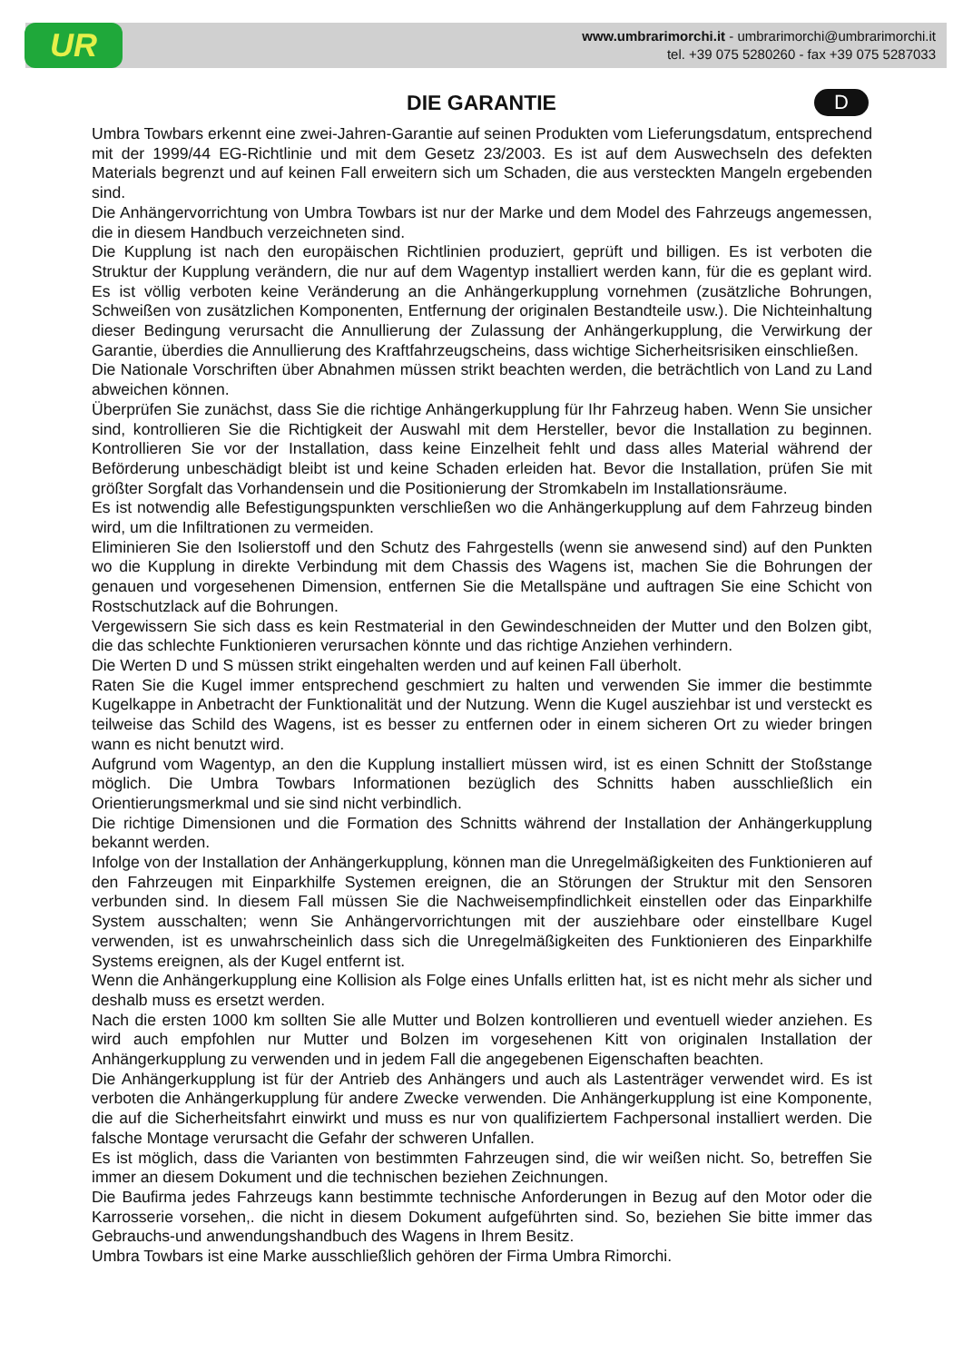UR
www.umbrarimorchi.it - umbrarimorchi@umbrarimorchi.it
tel. +39 075 5280260 - fax +39 075 5287033
D
DIE GARANTIE
Umbra Towbars erkennt eine zwei-Jahren-Garantie auf seinen Produkten vom Lieferungsdatum, entsprechend mit der 1999/44 EG-Richtlinie und mit dem Gesetz 23/2003. Es ist auf dem Auswechseln des defekten Materials begrenzt und auf keinen Fall erweitern sich um Schaden, die aus versteckten Mangeln ergebenden sind.
Die Anhängervorrichtung von Umbra Towbars ist nur der Marke und dem Model des Fahrzeugs angemessen, die in diesem Handbuch verzeichneten sind.
Die Kupplung ist nach den europäischen Richtlinien produziert, geprüft und billigen. Es ist verboten die Struktur der Kupplung verändern, die nur auf dem Wagentyp installiert werden kann, für die es geplant wird. Es ist völlig verboten keine Veränderung an die Anhängerkupplung vornehmen (zusätzliche Bohrungen, Schweißen von zusätzlichen Komponenten, Entfernung der originalen Bestandteile usw.). Die Nichteinhaltung dieser Bedingung verursacht die Annullierung der Zulassung der Anhängerkupplung, die Verwirkung der Garantie, überdies die Annullierung des Kraftfahrzeugscheins, dass wichtige Sicherheitsrisiken einschließen.
Die Nationale Vorschriften über Abnahmen müssen strikt beachten werden, die beträchtlich von Land zu Land abweichen können.
Überprüfen Sie zunächst, dass Sie die richtige Anhängerkupplung für Ihr Fahrzeug haben. Wenn Sie unsicher sind, kontrollieren Sie die Richtigkeit der Auswahl mit dem Hersteller, bevor die Installation zu beginnen. Kontrollieren Sie vor der Installation, dass keine Einzelheit fehlt und dass alles Material während der Beförderung unbeschädigt bleibt ist und keine Schaden erleiden hat. Bevor die Installation, prüfen Sie mit größter Sorgfalt das Vorhandensein und die Positionierung der Stromkabeln im Installationsräume.
Es ist notwendig alle Befestigungspunkten verschließen wo die Anhängerkupplung auf dem Fahrzeug binden wird, um die Infiltrationen zu vermeiden.
Eliminieren Sie den Isolierstoff und den Schutz des Fahrgestells (wenn sie anwesend sind) auf den Punkten wo die Kupplung in direkte Verbindung mit dem Chassis des Wagens ist, machen Sie die Bohrungen der genauen und vorgesehenen Dimension, entfernen Sie die Metallspäne und auftragen Sie eine Schicht von Rostschutzlack auf die Bohrungen.
Vergewissern Sie sich dass es kein Restmaterial in den Gewindeschneiden der Mutter und den Bolzen gibt, die das schlechte Funktionieren verursachen könnte und das richtige Anziehen verhindern.
Die Werten D und S müssen strikt eingehalten werden und auf keinen Fall überholt.
Raten Sie die Kugel immer entsprechend geschmiert zu halten und verwenden Sie immer die bestimmte Kugelkappe in Anbetracht der Funktionalität und der Nutzung. Wenn die Kugel ausziehbar ist und versteckt es teilweise das Schild des Wagens, ist es besser zu entfernen oder in einem sicheren Ort zu wieder bringen wann es nicht benutzt wird.
Aufgrund vom Wagentyp, an den die Kupplung installiert müssen wird, ist es einen Schnitt der Stoßstange möglich. Die Umbra Towbars Informationen bezüglich des Schnitts haben ausschließlich ein Orientierungsmerkmal und sie sind nicht verbindlich.
Die richtige Dimensionen und die Formation des Schnitts während der Installation der Anhängerkupplung bekannt werden.
Infolge von der Installation der Anhängerkupplung, können man die Unregelmäßigkeiten des Funktionieren auf den Fahrzeugen mit Einparkhilfe Systemen ereignen, die an Störungen der Struktur mit den Sensoren verbunden sind. In diesem Fall müssen Sie die Nachweisempfindlichkeit einstellen oder das Einparkhilfe System ausschalten; wenn Sie Anhängervorrichtungen mit der ausziehbare oder einstellbare Kugel verwenden, ist es unwahrscheinlich dass sich die Unregelmäßigkeiten des Funktionieren des Einparkhilfe Systems ereignen, als der Kugel entfernt ist.
Wenn die Anhängerkupplung eine Kollision als Folge eines Unfalls erlitten hat, ist es nicht mehr als sicher und deshalb muss es ersetzt werden.
Nach die ersten 1000 km sollten Sie alle Mutter und Bolzen kontrollieren und eventuell wieder anziehen. Es wird auch empfohlen nur Mutter und Bolzen im vorgesehenen Kitt von originalen Installation der Anhängerkupplung zu verwenden und in jedem Fall die angegebenen Eigenschaften beachten.
Die Anhängerkupplung ist für der Antrieb des Anhängers und auch als Lastenträger verwendet wird. Es ist verboten die Anhängerkupplung für andere Zwecke verwenden. Die Anhängerkupplung ist eine Komponente, die auf die Sicherheitsfahrt einwirkt und muss es nur von qualifiziertem Fachpersonal installiert werden. Die falsche Montage verursacht die Gefahr der schweren Unfallen.
Es ist möglich, dass die Varianten von bestimmten Fahrzeugen sind, die wir weißen nicht. So, betreffen Sie immer an diesem Dokument und die technischen beziehen Zeichnungen.
Die Baufirma jedes Fahrzeugs kann bestimmte technische Anforderungen in Bezug auf den Motor oder die Karrosserie vorsehen,. die nicht in diesem Dokument aufgeführten sind. So, beziehen Sie bitte immer das Gebrauchs-und anwendungshandbuch des Wagens in Ihrem Besitz.
Umbra Towbars ist eine Marke ausschließlich gehören der Firma Umbra Rimorchi.